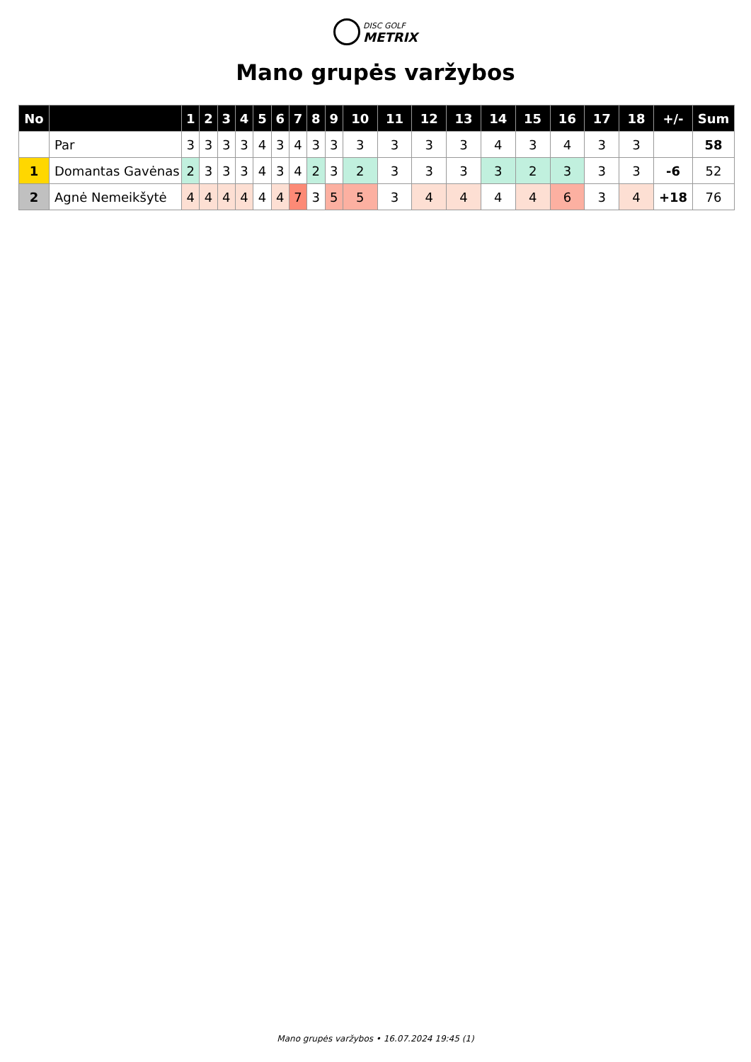DISC GOLF
METRIX
Mano grupės varžybos
| No | | 1 | 2 | 3 | 4 | 5 | 6 | 7 | 8 | 9 | 10 | 11 | 12 | 13 | 14 | 15 | 16 | 17 | 18 | +/- | Sum |
| --- | --- | --- | --- | --- | --- | --- | --- | --- | --- | --- | --- | --- | --- | --- | --- | --- | --- | --- | --- | --- | --- |
| | Par | 3 | 3 | 3 | 3 | 4 | 3 | 4 | 3 | 3 | 3 | 3 | 3 | 3 | 4 | 3 | 4 | 3 | 3 | | 58 |
| 1 | Domantas Gavėnas | 2 | 3 | 3 | 3 | 4 | 3 | 4 | 2 | 3 | 2 | 3 | 3 | 3 | 3 | 2 | 3 | 3 | 3 | -6 | 52 |
| 2 | Agnė Nemeikšytė | 4 | 4 | 4 | 4 | 4 | 4 | 7 | 3 | 5 | 5 | 3 | 4 | 4 | 4 | 4 | 6 | 3 | 4 | +18 | 76 |
Mano grupės varžybos • 16.07.2024 19:45 (1)